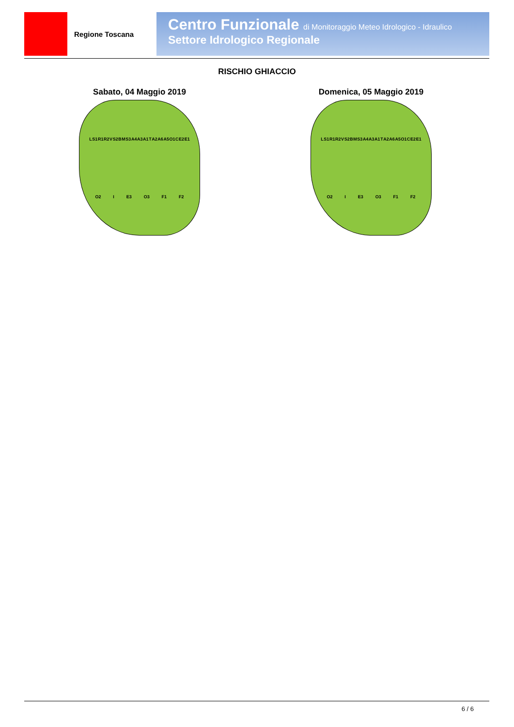Regione Toscana
Centro Funzionale di Monitoraggio Meteo Idrologico - Idraulico
Settore Idrologico Regionale
RISCHIO GHIACCIO
Sabato, 04 Maggio 2019
L S1 R1 R2 V S2 B M S3 A4 A3 A1 T A2 A6 A5 O1 C E2 E1 O2 I E3 O3 F1 F2
Domenica, 05 Maggio 2019
L S1 R1 R2 V S2 B M S3 A4 A3 A1 T A2 A6 A5 O1 C E2 E1 O2 I E3 O3 F1 F2
6 / 6